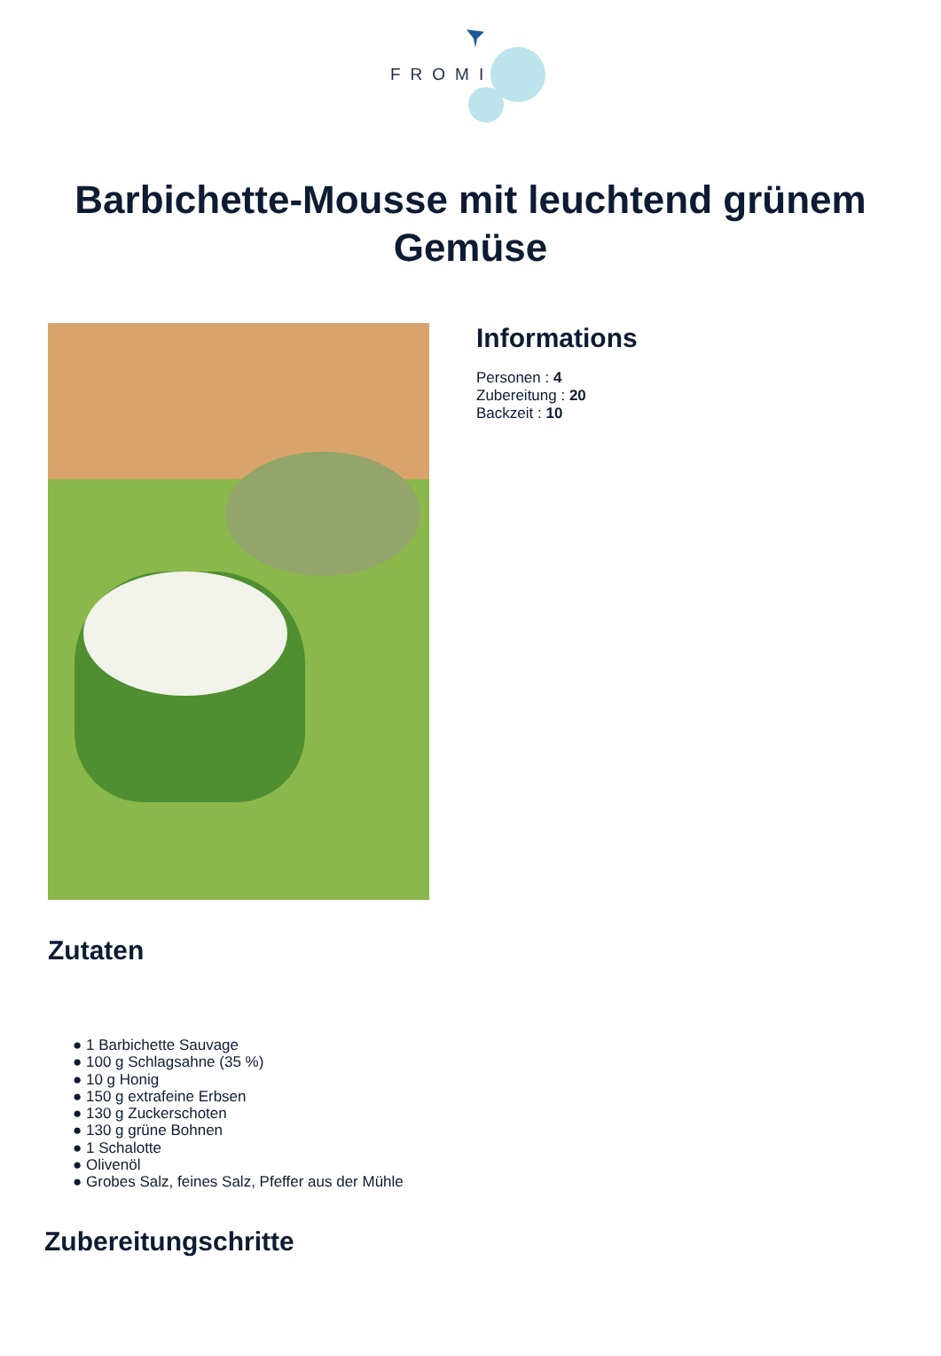FROMI
Barbichette-Mousse mit leuchtend grünem Gemüse
Informations
Personen : 4
Zubereitung : 20
Backzeit : 10
Zutaten
● 1 Barbichette Sauvage
● 100 g Schlagsahne (35 %)
● 10 g Honig
● 150 g extrafeine Erbsen
● 130 g Zuckerschoten
● 130 g grüne Bohnen
● 1 Schalotte
● Olivenöl
● Grobes Salz, feines Salz, Pfeffer aus der Mühle
Zubereitungschritte